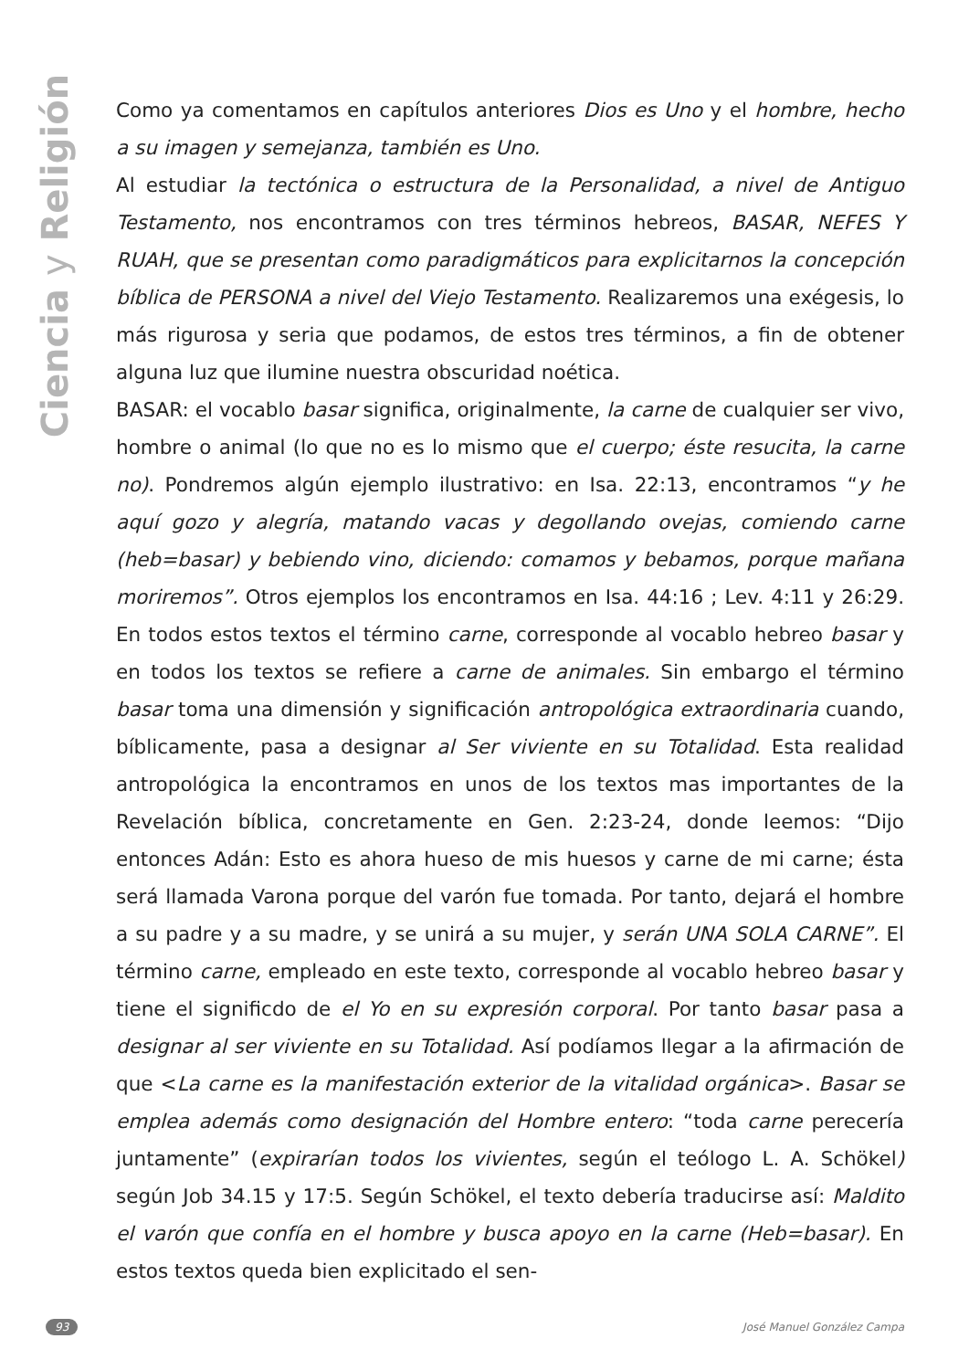Ciencia y Religión
Como ya comentamos en capítulos anteriores Dios es Uno y el hombre, hecho a su imagen y semejanza, también es Uno.
Al estudiar la tectónica o estructura de la Personalidad, a nivel de Antiguo Testamento, nos encontramos con tres términos hebreos, BASAR, NEFES Y RUAH, que se presentan como paradigmáticos para explicitarnos la concepción bíblica de PERSONA a nivel del Viejo Testamento. Realizaremos una exégesis, lo más rigurosa y seria que podamos, de estos tres términos, a fin de obtener alguna luz que ilumine nuestra obscuridad noética.
BASAR: el vocablo basar significa, originalmente, la carne de cualquier ser vivo, hombre o animal (lo que no es lo mismo que el cuerpo; éste resucita, la carne no). Pondremos algún ejemplo ilustrativo: en Isa. 22:13, encontramos “y he aquí gozo y alegría, matando vacas y degollando ovejas, comiendo carne (heb=basar) y bebiendo vino, diciendo: comamos y bebamos, porque mañana moriremos”. Otros ejemplos los encontramos en Isa. 44:16 ; Lev. 4:11 y 26:29. En todos estos textos el término carne, corresponde al vocablo hebreo basar y en todos los textos se refiere a carne de animales. Sin embargo el término basar toma una dimensión y significación antropológica extraordinaria cuando, bíblicamente, pasa a designar al Ser viviente en su Totalidad. Esta realidad antropológica la encontramos en unos de los textos mas importantes de la Revelación bíblica, concretamente en Gen. 2:23-24, donde leemos: “Dijo entonces Adán: Esto es ahora hueso de mis huesos y carne de mi carne; ésta será llamada Varona porque del varón fue tomada. Por tanto, dejará el hombre a su padre y a su madre, y se unirá a su mujer, y serán UNA SOLA CARNE”. El término carne, empleado en este texto, corresponde al vocablo hebreo basar y tiene el significdo de el Yo en su expresión corporal. Por tanto basar pasa a designar al ser viviente en su Totalidad. Así podíamos llegar a la afirmación de que <La carne es la manifestación exterior de la vitalidad orgánica>. Basar se emplea además como designación del Hombre entero: “toda carne perecería juntamente” (expirarían todos los vivientes, según el teólogo L. A. Schökel) según Job 34.15 y 17:5. Según Schökel, el texto debería traducirse así: Maldito el varón que confía en el hombre y busca apoyo en la carne (Heb=basar). En estos textos queda bien explicitado el sen-
93 José Manuel González Campa